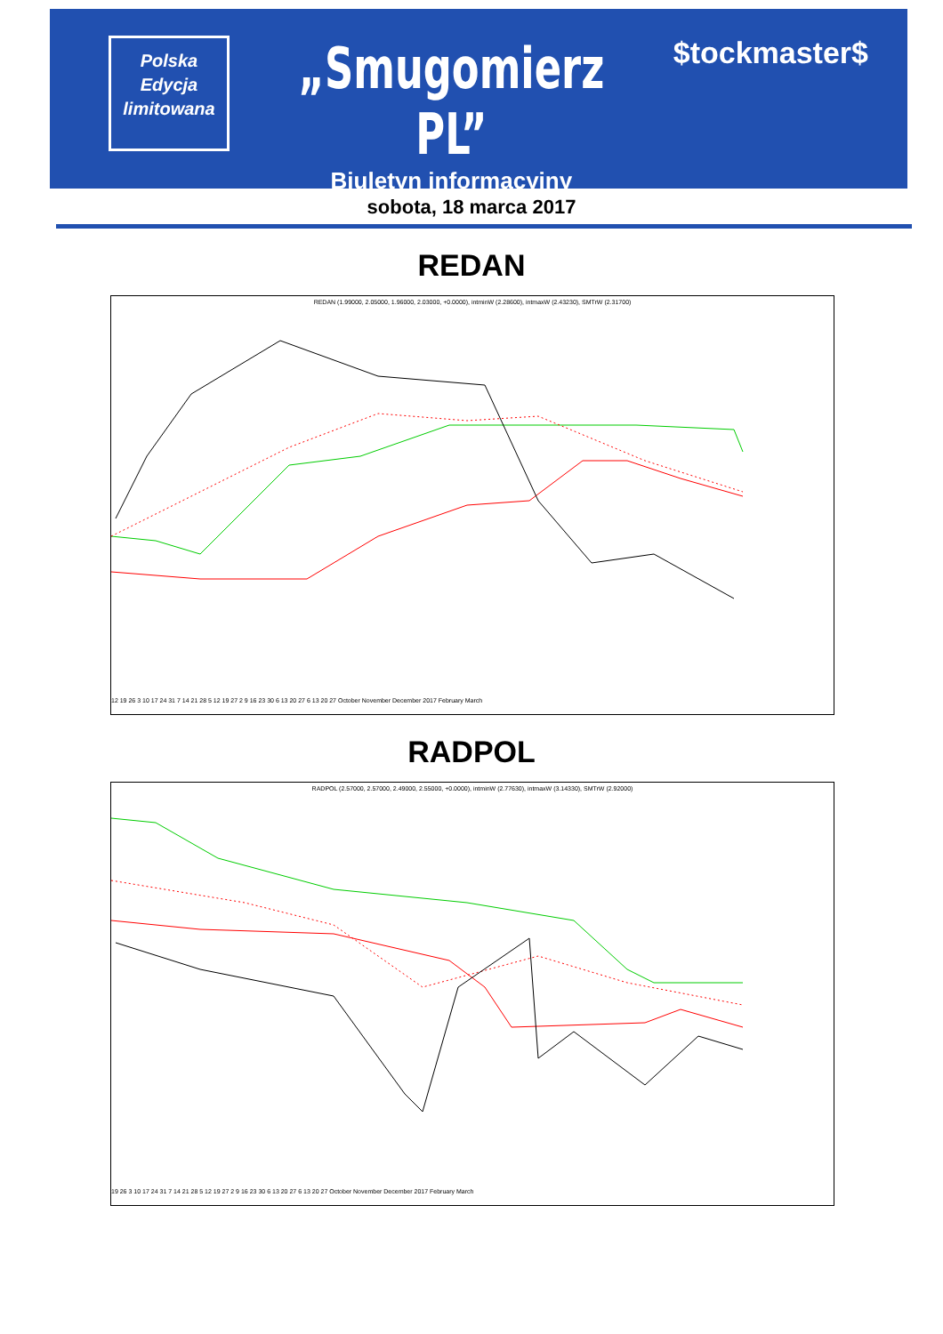Polska
Edycja
limitowana
„Smugomierz PL”
Biuletyn informacyjny
$tockmaster$
sobota, 18 marca 2017
REDAN
REDAN (1.99000, 2.05000, 1.96000, 2.03000, +0.0000), intminW (2.28600), intmaxW (2.43230), SMTrW (2.31700)
12 19 26 3 10 17 24 31 7 14 21 28 5 12 19 27 2 9 16 23 30 6 13 20 27 6 13 20 27 October November December 2017 February March
RADPOL
RADPOL (2.57000, 2.57000, 2.49000, 2.55000, +0.0000), intminW (2.77630), intmaxW (3.14330), SMTrW (2.92000)
19 26 3 10 17 24 31 7 14 21 28 5 12 19 27 2 9 16 23 30 6 13 20 27 6 13 20 27 October November December 2017 February March